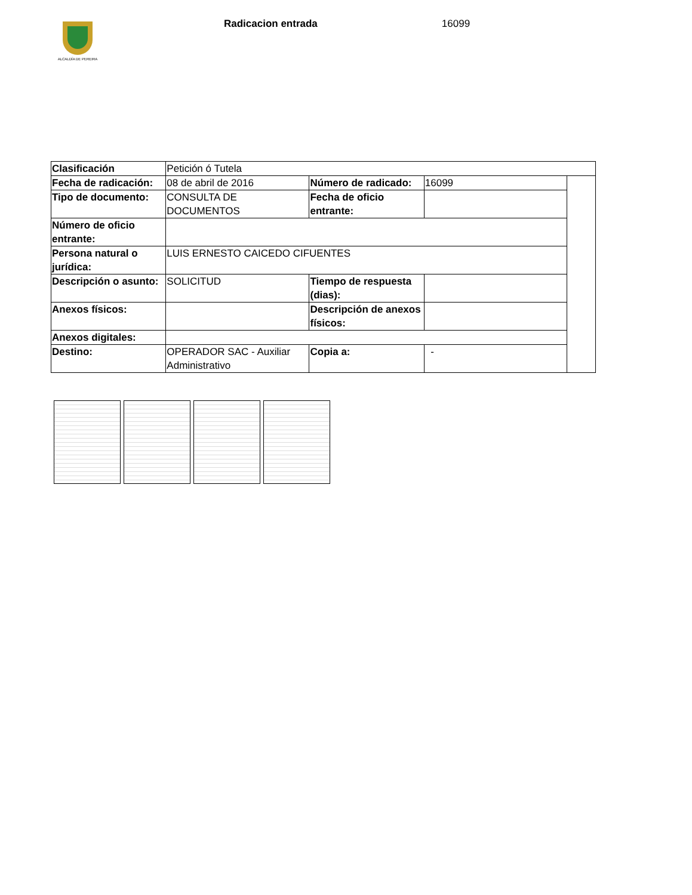ALCALDÍA DE PEREIRA
Radicacion entrada 16099
| Clasificación | Petición ó Tutela | | | |
| Fecha de radicación: | 08 de abril de 2016 | Número de radicado: | 16099 | |
| Tipo de documento: | CONSULTA DE DOCUMENTOS | Fecha de oficio entrante: | | |
| Número de oficio entrante: | | | | |
| Persona natural o jurídica: | LUIS ERNESTO CAICEDO CIFUENTES | | | |
| Descripción o asunto: | SOLICITUD | Tiempo de respuesta (dias): | | |
| Anexos físicos: | | Descripción de anexos físicos: | | |
| Anexos digitales: | | | | |
| Destino: | OPERADOR SAC - Auxiliar Administrativo | Copia a: | - | |